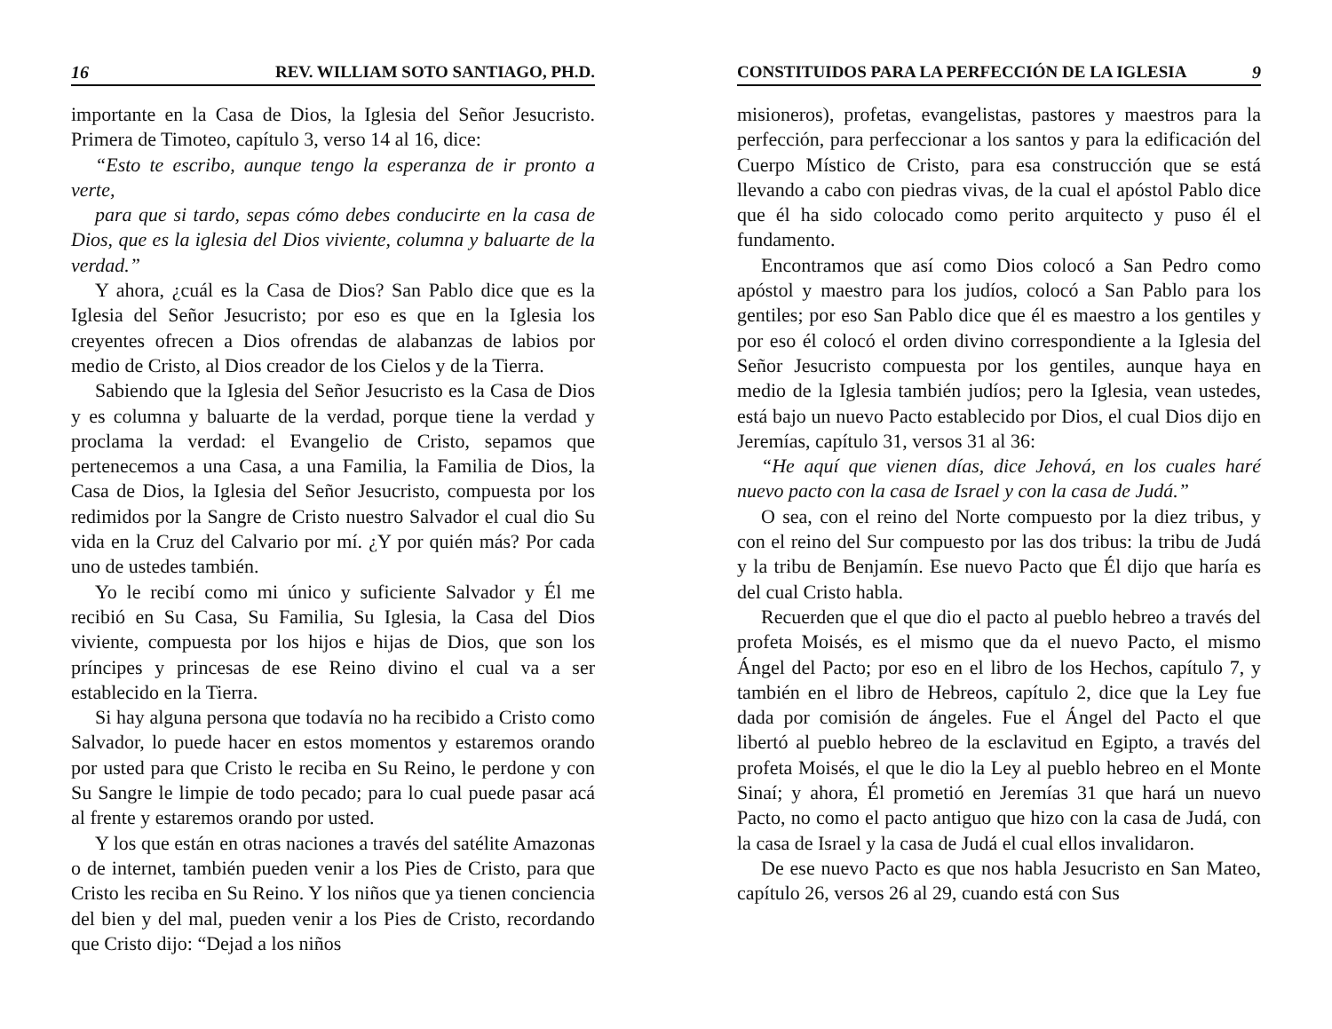16 REV. WILLIAM SOTO SANTIAGO, PH.D.
importante en la Casa de Dios, la Iglesia del Señor Jesucristo. Primera de Timoteo, capítulo 3, verso 14 al 16, dice:
“Esto te escribo, aunque tengo la esperanza de ir pronto a verte,
para que si tardo, sepas cómo debes conducirte en la casa de Dios, que es la iglesia del Dios viviente, columna y baluarte de la verdad.”
Y ahora, ¿cuál es la Casa de Dios? San Pablo dice que es la Iglesia del Señor Jesucristo; por eso es que en la Iglesia los creyentes ofrecen a Dios ofrendas de alabanzas de labios por medio de Cristo, al Dios creador de los Cielos y de la Tierra.
Sabiendo que la Iglesia del Señor Jesucristo es la Casa de Dios y es columna y baluarte de la verdad, porque tiene la verdad y proclama la verdad: el Evangelio de Cristo, sepamos que pertenecemos a una Casa, a una Familia, la Familia de Dios, la Casa de Dios, la Iglesia del Señor Jesucristo, compuesta por los redimidos por la Sangre de Cristo nuestro Salvador el cual dio Su vida en la Cruz del Calvario por mí. ¿Y por quién más? Por cada uno de ustedes también.
Yo le recibí como mi único y suficiente Salvador y Él me recibió en Su Casa, Su Familia, Su Iglesia, la Casa del Dios viviente, compuesta por los hijos e hijas de Dios, que son los príncipes y princesas de ese Reino divino el cual va a ser establecido en la Tierra.
Si hay alguna persona que todavía no ha recibido a Cristo como Salvador, lo puede hacer en estos momentos y estaremos orando por usted para que Cristo le reciba en Su Reino, le perdone y con Su Sangre le limpie de todo pecado; para lo cual puede pasar acá al frente y estaremos orando por usted.
Y los que están en otras naciones a través del satélite Amazonas o de internet, también pueden venir a los Pies de Cristo, para que Cristo les reciba en Su Reino. Y los niños que ya tienen conciencia del bien y del mal, pueden venir a los Pies de Cristo, recordando que Cristo dijo: “Dejad a los niños
CONSTITUIDOS PARA LA PERFECCIÓN DE LA IGLESIA 9
misioneros), profetas, evangelistas, pastores y maestros para la perfección, para perfeccionar a los santos y para la edificación del Cuerpo Místico de Cristo, para esa construcción que se está llevando a cabo con piedras vivas, de la cual el apóstol Pablo dice que él ha sido colocado como perito arquitecto y puso él el fundamento.
Encontramos que así como Dios colocó a San Pedro como apóstol y maestro para los judíos, colocó a San Pablo para los gentiles; por eso San Pablo dice que él es maestro a los gentiles y por eso él colocó el orden divino correspondiente a la Iglesia del Señor Jesucristo compuesta por los gentiles, aunque haya en medio de la Iglesia también judíos; pero la Iglesia, vean ustedes, está bajo un nuevo Pacto establecido por Dios, el cual Dios dijo en Jeremías, capítulo 31, versos 31 al 36:
“He aquí que vienen días, dice Jehová, en los cuales haré nuevo pacto con la casa de Israel y con la casa de Judá.”
O sea, con el reino del Norte compuesto por la diez tribus, y con el reino del Sur compuesto por las dos tribus: la tribu de Judá y la tribu de Benjamín. Ese nuevo Pacto que Él dijo que haría es del cual Cristo habla.
Recuerden que el que dio el pacto al pueblo hebreo a través del profeta Moisés, es el mismo que da el nuevo Pacto, el mismo Ángel del Pacto; por eso en el libro de los Hechos, capítulo 7, y también en el libro de Hebreos, capítulo 2, dice que la Ley fue dada por comisión de ángeles. Fue el Ángel del Pacto el que libertó al pueblo hebreo de la esclavitud en Egipto, a través del profeta Moisés, el que le dio la Ley al pueblo hebreo en el Monte Sinaí; y ahora, Él prometió en Jeremías 31 que hará un nuevo Pacto, no como el pacto antiguo que hizo con la casa de Judá, con la casa de Israel y la casa de Judá el cual ellos invalidaron.
De ese nuevo Pacto es que nos habla Jesucristo en San Mateo, capítulo 26, versos 26 al 29, cuando está con Sus